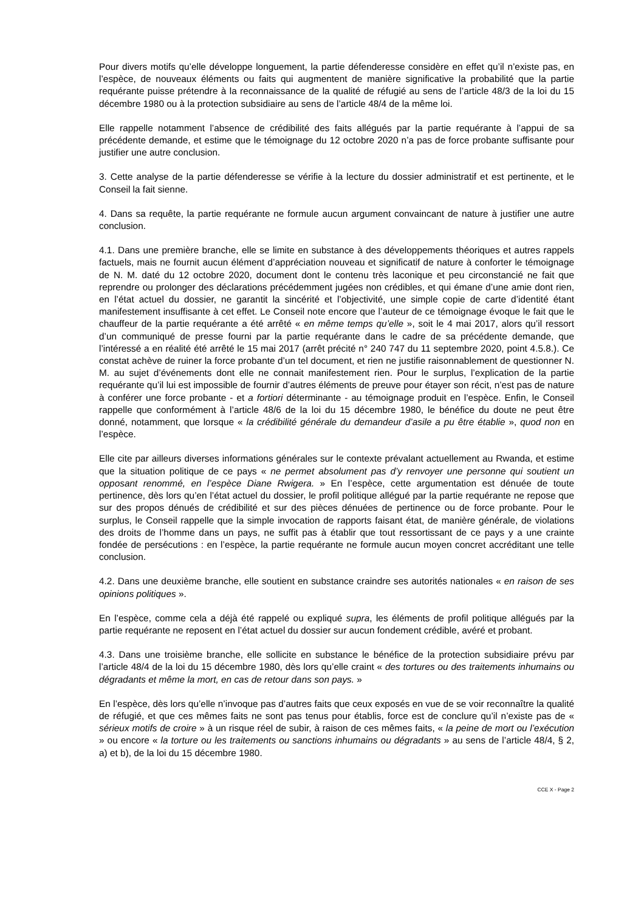Pour divers motifs qu’elle développe longuement, la partie défenderesse considère en effet qu’il n’existe pas, en l’espèce, de nouveaux éléments ou faits qui augmentent de manière significative la probabilité que la partie requérante puisse prétendre à la reconnaissance de la qualité de réfugié au sens de l’article 48/3 de la loi du 15 décembre 1980 ou à la protection subsidiaire au sens de l’article 48/4 de la même loi.
Elle rappelle notamment l’absence de crédibilité des faits allégués par la partie requérante à l’appui de sa précédente demande, et estime que le témoignage du 12 octobre 2020 n’a pas de force probante suffisante pour justifier une autre conclusion.
3. Cette analyse de la partie défenderesse se vérifie à la lecture du dossier administratif et est pertinente, et le Conseil la fait sienne.
4. Dans sa requête, la partie requérante ne formule aucun argument convaincant de nature à justifier une autre conclusion.
4.1. Dans une première branche, elle se limite en substance à des développements théoriques et autres rappels factuels, mais ne fournit aucun élément d’appréciation nouveau et significatif de nature à conforter le témoignage de N. M. daté du 12 octobre 2020, document dont le contenu très laconique et peu circonstancié ne fait que reprendre ou prolonger des déclarations précédemment jugées non crédibles, et qui émane d’une amie dont rien, en l’état actuel du dossier, ne garantit la sincérité et l’objectivité, une simple copie de carte d’identité étant manifestement insuffisante à cet effet. Le Conseil note encore que l’auteur de ce témoignage évoque le fait que le chauffeur de la partie requérante a été arrêté « en même temps qu’elle », soit le 4 mai 2017, alors qu’il ressort d’un communiqué de presse fourni par la partie requérante dans le cadre de sa précédente demande, que l’intéressé a en réalité été arrêté le 15 mai 2017 (arrêt précité n° 240 747 du 11 septembre 2020, point 4.5.8.). Ce constat achève de ruiner la force probante d’un tel document, et rien ne justifie raisonnablement de questionner N. M. au sujet d’événements dont elle ne connait manifestement rien. Pour le surplus, l’explication de la partie requérante qu’il lui est impossible de fournir d’autres éléments de preuve pour étayer son récit, n’est pas de nature à conférer une force probante - et a fortiori déterminante - au témoignage produit en l’espèce. Enfin, le Conseil rappelle que conformément à l’article 48/6 de la loi du 15 décembre 1980, le bénéfice du doute ne peut être donné, notamment, que lorsque « la crédibilité générale du demandeur d’asile a pu être établie », quod non en l’espèce.
Elle cite par ailleurs diverses informations générales sur le contexte prévalant actuellement au Rwanda, et estime que la situation politique de ce pays « ne permet absolument pas d’y renvoyer une personne qui soutient un opposant renommé, en l’espèce Diane Rwigera. » En l’espèce, cette argumentation est dénuée de toute pertinence, dès lors qu’en l’état actuel du dossier, le profil politique allégué par la partie requérante ne repose que sur des propos dénués de crédibilité et sur des pièces dénuées de pertinence ou de force probante. Pour le surplus, le Conseil rappelle que la simple invocation de rapports faisant état, de manière générale, de violations des droits de l’homme dans un pays, ne suffit pas à établir que tout ressortissant de ce pays y a une crainte fondée de persécutions : en l’espèce, la partie requérante ne formule aucun moyen concret accréditant une telle conclusion.
4.2. Dans une deuxième branche, elle soutient en substance craindre ses autorités nationales « en raison de ses opinions politiques ».
En l’espèce, comme cela a déjà été rappelé ou expliqué supra, les éléments de profil politique allégués par la partie requérante ne reposent en l’état actuel du dossier sur aucun fondement crédible, avéré et probant.
4.3. Dans une troisième branche, elle sollicite en substance le bénéfice de la protection subsidiaire prévu par l’article 48/4 de la loi du 15 décembre 1980, dès lors qu’elle craint « des tortures ou des traitements inhumains ou dégradants et même la mort, en cas de retour dans son pays. »
En l’espèce, dès lors qu’elle n’invoque pas d’autres faits que ceux exposés en vue de se voir reconnaître la qualité de réfugié, et que ces mêmes faits ne sont pas tenus pour établis, force est de conclure qu’il n’existe pas de « sérieux motifs de croire » à un risque réel de subir, à raison de ces mêmes faits, « la peine de mort ou l’exécution » ou encore « la torture ou les traitements ou sanctions inhumains ou dégradants » au sens de l’article 48/4, § 2, a) et b), de la loi du 15 décembre 1980.
CCE X - Page 2